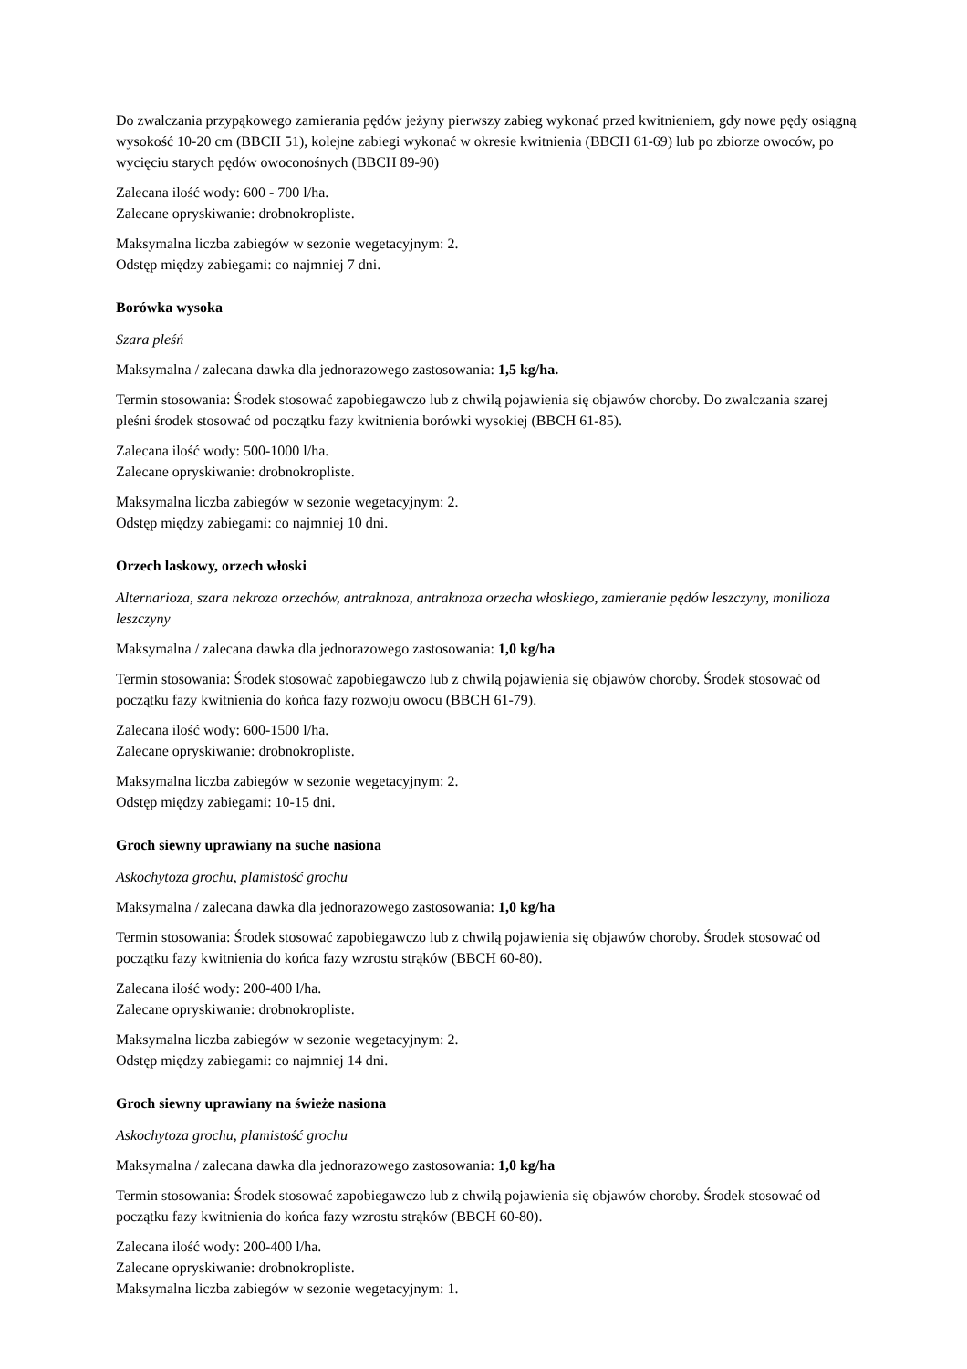Do zwalczania przypąkowego zamierania pędów jeżyny pierwszy zabieg wykonać przed kwitnieniem, gdy nowe pędy osiągną wysokość 10-20 cm (BBCH 51), kolejne zabiegi wykonać w okresie kwitnienia (BBCH 61-69) lub po zbiorze owoców, po wycięciu starych pędów owoconośnych (BBCH 89-90)
Zalecana ilość wody: 600 - 700 l/ha.
Zalecane opryskiwanie: drobnokropliste.
Maksymalna liczba zabiegów w sezonie wegetacyjnym: 2.
Odstęp między zabiegami: co najmniej 7 dni.
Borówka wysoka
Szara pleśń
Maksymalna / zalecana dawka dla jednorazowego zastosowania: 1,5 kg/ha.
Termin stosowania: Środek stosować zapobiegawczo lub z chwilą pojawienia się objawów choroby. Do zwalczania szarej pleśni środek stosować od początku fazy kwitnienia borówki wysokiej (BBCH 61-85).
Zalecana ilość wody: 500-1000 l/ha.
Zalecane opryskiwanie: drobnokropliste.
Maksymalna liczba zabiegów w sezonie wegetacyjnym: 2.
Odstęp między zabiegami: co najmniej 10 dni.
Orzech laskowy, orzech włoski
Alternarioza, szara nekroza orzechów, antraknoza, antraknoza orzecha włoskiego, zamieranie pędów leszczyny, monilioza leszczyny
Maksymalna / zalecana dawka dla jednorazowego zastosowania: 1,0 kg/ha
Termin stosowania: Środek stosować zapobiegawczo lub z chwilą pojawienia się objawów choroby. Środek stosować od początku fazy kwitnienia do końca fazy rozwoju owocu (BBCH 61-79).
Zalecana ilość wody: 600-1500 l/ha.
Zalecane opryskiwanie: drobnokropliste.
Maksymalna liczba zabiegów w sezonie wegetacyjnym: 2.
Odstęp między zabiegami: 10-15 dni.
Groch siewny uprawiany na suche nasiona
Askochytoza grochu, plamistość grochu
Maksymalna / zalecana dawka dla jednorazowego zastosowania: 1,0 kg/ha
Termin stosowania: Środek stosować zapobiegawczo lub z chwilą pojawienia się objawów choroby. Środek stosować od początku fazy kwitnienia do końca fazy wzrostu strąków (BBCH 60-80).
Zalecana ilość wody: 200-400 l/ha.
Zalecane opryskiwanie: drobnokropliste.
Maksymalna liczba zabiegów w sezonie wegetacyjnym: 2.
Odstęp między zabiegami: co najmniej 14 dni.
Groch siewny uprawiany na świeże nasiona
Askochytoza grochu, plamistość grochu
Maksymalna / zalecana dawka dla jednorazowego zastosowania: 1,0 kg/ha
Termin stosowania: Środek stosować zapobiegawczo lub z chwilą pojawienia się objawów choroby. Środek stosować od początku fazy kwitnienia do końca fazy wzrostu strąków (BBCH 60-80).
Zalecana ilość wody: 200-400 l/ha.
Zalecane opryskiwanie: drobnokropliste.
Maksymalna liczba zabiegów w sezonie wegetacyjnym: 1.